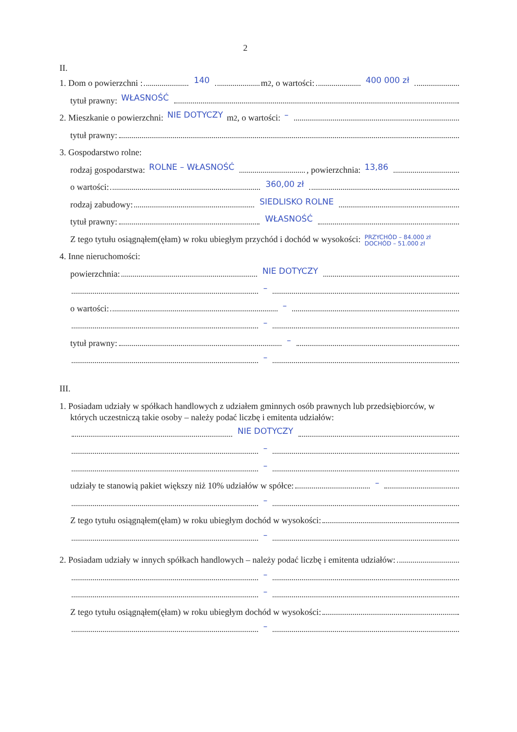2
II.
1. Dom o powierzchni : 140 m<sup>2</sup>, o wartości: 400 000 zł
tytuł prawny: WŁASNOŚĆ
2. Mieszkanie o powierzchni: NIE DOTYCZY m<sup>2</sup>, o wartości: –
tytuł prawny:
3. Gospodarstwo rolne:
rodzaj gospodarstwa: ROLNE – WŁASNOŚĆ , powierzchnia: 13,86
o wartości: 360,00 zł
rodzaj zabudowy: SIEDLISKO ROLNE
tytuł prawny: WŁASNOŚĆ
Z tego tytułu osiągnąłem(ęłam) w roku ubiegłym przychód i dochód w wysokości: PRZYCHÓD – 84.000 zł
DOCHÓD – 51.000 zł
4. Inne nieruchomości:
powierzchnia: NIE DOTYCZY
–
o wartości: –
–
tytuł prawny: –
–
III.
1. Posiadam udziały w spółkach handlowych z udziałem gminnych osób prawnych lub przedsiębiorców, w których uczestniczą takie osoby – należy podać liczbę i emitenta udziałów:
NIE DOTYCZY
–
–
udziały te stanowią pakiet większy niż 10% udziałów w spółce: –
–
Z tego tytułu osiągnąłem(ęłam) w roku ubiegłym dochód w wysokości:
–
2. Posiadam udziały w innych spółkach handlowych – należy podać liczbę i emitenta udziałów:
–
–
Z tego tytułu osiągnąłem(ęłam) w roku ubiegłym dochód w wysokości:
–